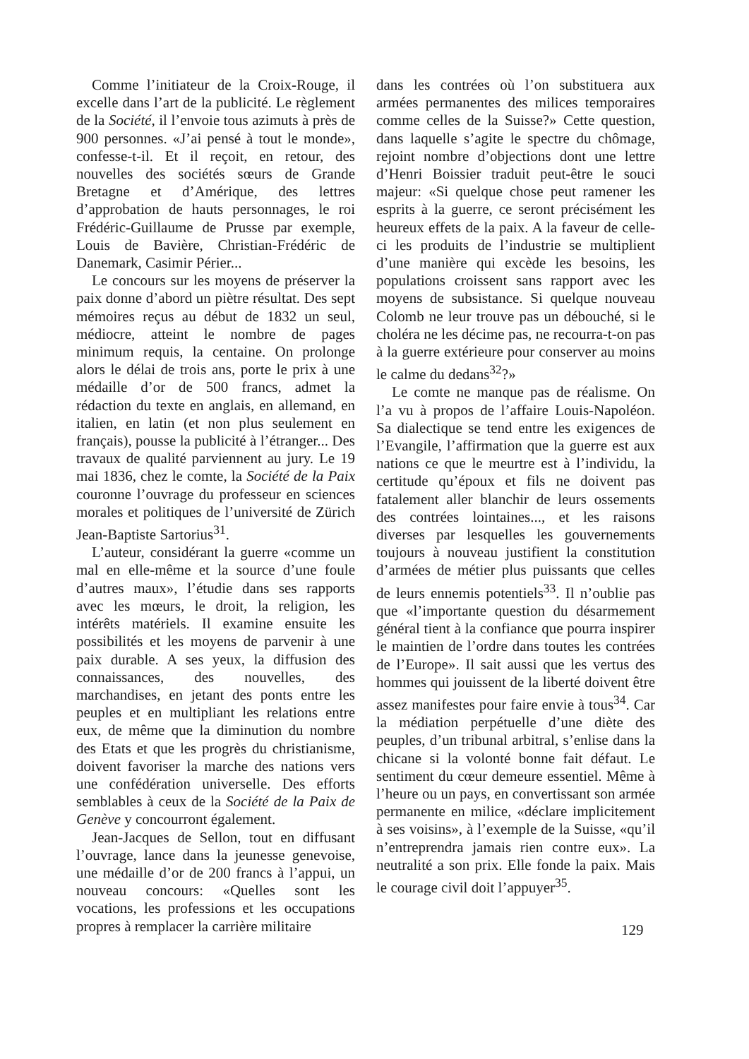Comme l’initiateur de la Croix-Rouge, il excelle dans l’art de la publicité. Le règlement de la Société, il l’envoie tous azimuts à près de 900 personnes. «J’ai pensé à tout le monde», confesse-t-il. Et il reçoit, en retour, des nouvelles des sociétés sœurs de Grande Bretagne et d’Amérique, des lettres d’approbation de hauts personnages, le roi Frédéric-Guillaume de Prusse par exemple, Louis de Bavière, Christian-Frédéric de Danemark, Casimir Périer...
Le concours sur les moyens de préserver la paix donne d’abord un piètre résultat. Des sept mémoires reçus au début de 1832 un seul, médiocre, atteint le nombre de pages minimum requis, la centaine. On prolonge alors le délai de trois ans, porte le prix à une médaille d’or de 500 francs, admet la rédaction du texte en anglais, en allemand, en italien, en latin (et non plus seulement en français), pousse la publicité à l’étranger... Des travaux de qualité parviennent au jury. Le 19 mai 1836, chez le comte, la Société de la Paix couronne l’ouvrage du professeur en sciences morales et politiques de l’université de Zürich Jean-Baptiste Sartorius<sup>31</sup>.
L’auteur, considérant la guerre «comme un mal en elle-même et la source d’une foule d’autres maux», l’étudie dans ses rapports avec les mœurs, le droit, la religion, les intérêts matériels. Il examine ensuite les possibilités et les moyens de parvenir à une paix durable. A ses yeux, la diffusion des connaissances, des nouvelles, des marchandises, en jetant des ponts entre les peuples et en multipliant les relations entre eux, de même que la diminution du nombre des Etats et que les progrès du christianisme, doivent favoriser la marche des nations vers une confédération universelle. Des efforts semblables à ceux de la Société de la Paix de Genève y concourront également.
Jean-Jacques de Sellon, tout en diffusant l’ouvrage, lance dans la jeunesse genevoise, une médaille d’or de 200 francs à l’appui, un nouveau concours: «Quelles sont les vocations, les professions et les occupations propres à remplacer la carrière militaire
dans les contrées où l’on substituera aux armées permanentes des milices temporaires comme celles de la Suisse?» Cette question, dans laquelle s’agite le spectre du chômage, rejoint nombre d’objections dont une lettre d’Henri Boissier traduit peut-être le souci majeur: «Si quelque chose peut ramener les esprits à la guerre, ce seront précisément les heureux effets de la paix. A la faveur de celle-ci les produits de l’industrie se multiplient d’une manière qui excède les besoins, les populations croissent sans rapport avec les moyens de subsistance. Si quelque nouveau Colomb ne leur trouve pas un débouché, si le choléra ne les décime pas, ne recourra-t-on pas à la guerre extérieure pour conserver au moins le calme du dedans<sup>32</sup>?»
Le comte ne manque pas de réalisme. On l’a vu à propos de l’affaire Louis-Napoléon. Sa dialectique se tend entre les exigences de l’Evangile, l’affirmation que la guerre est aux nations ce que le meurtre est à l’individu, la certitude qu’époux et fils ne doivent pas fatalement aller blanchir de leurs ossements des contrées lointaines..., et les raisons diverses par lesquelles les gouvernements toujours à nouveau justifient la constitution d’armées de métier plus puissants que celles de leurs ennemis potentiels<sup>33</sup>. Il n’oublie pas que «l’importante question du désarmement général tient à la confiance que pourra inspirer le maintien de l’ordre dans toutes les contrées de l’Europe». Il sait aussi que les vertus des hommes qui jouissent de la liberté doivent être assez manifestes pour faire envie à tous<sup>34</sup>. Car la médiation perpétuelle d’une diète des peuples, d’un tribunal arbitral, s’enlise dans la chicane si la volonté bonne fait défaut. Le sentiment du cœur demeure essentiel. Même à l’heure ou un pays, en convertissant son armée permanente en milice, «déclare implicitement à ses voisins», à l’exemple de la Suisse, «qu’il n’entreprendra jamais rien contre eux». La neutralité a son prix. Elle fonde la paix. Mais le courage civil doit l’appuyer<sup>35</sup>.
129